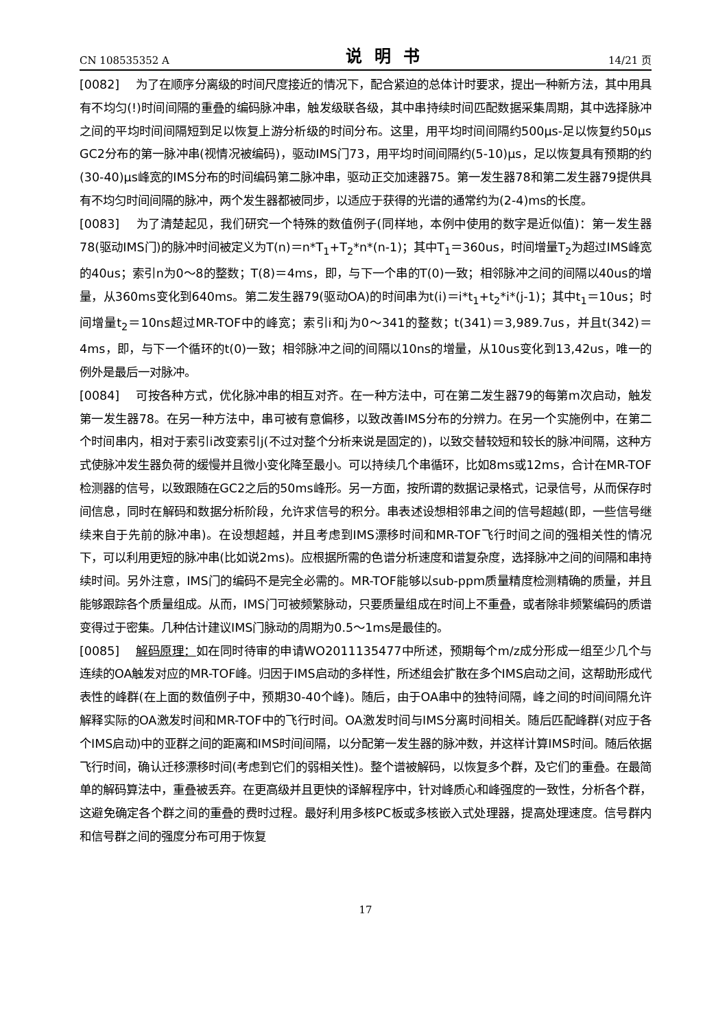CN 108535352 A 说明书 14/21 页
[0082] 为了在顺序分离级的时间尺度接近的情况下，配合紧迫的总体计时要求，提出一种新方法，其中用具有不均匀(!)时间间隔的重叠的编码脉冲串，触发级联各级，其中串持续时间匹配数据采集周期，其中选择脉冲之间的平均时间间隔短到足以恢复上游分析级的时间分布。这里，用平均时间间隔约500μs-足以恢复约50μs GC2分布的第一脉冲串(视情况被编码)，驱动IMS门73，用平均时间间隔约(5-10)μs，足以恢复具有预期的约(30-40)μs峰宽的IMS分布的时间编码第二脉冲串，驱动正交加速器75。第一发生器78和第二发生器79提供具有不均匀时间间隔的脉冲，两个发生器都被同步，以适应于获得的光谱的通常约为(2-4)ms的长度。
[0083] 为了清楚起见，我们研究一个特殊的数值例子(同样地，本例中使用的数字是近似值)：第一发生器78(驱动IMS门)的脉冲时间被定义为T(n)＝n*T<sub>1</sub>+T<sub>2</sub>*n*(n-1)；其中T<sub>1</sub>＝360us，时间增量T<sub>2</sub>为超过IMS峰宽的40us；索引n为0～8的整数；T(8)＝4ms，即，与下一个串的T(0)一致；相邻脉冲之间的间隔以40us的增量，从360ms变化到640ms。第二发生器79(驱动OA)的时间串为t(i)＝i*t<sub>1</sub>+t<sub>2</sub>*i*(j-1)；其中t<sub>1</sub>＝10us；时间增量t<sub>2</sub>＝10ns超过MR-TOF中的峰宽；索引i和j为0～341的整数；t(341)＝3,989.7us，并且t(342)＝4ms，即，与下一个循环的t(0)一致；相邻脉冲之间的间隔以10ns的增量，从10us变化到13,42us，唯一的例外是最后一对脉冲。
[0084] 可按各种方式，优化脉冲串的相互对齐。在一种方法中，可在第二发生器79的每第m次启动，触发第一发生器78。在另一种方法中，串可被有意偏移，以致改善IMS分布的分辨力。在另一个实施例中，在第二个时间串内，相对于索引i改变索引j(不过对整个分析来说是固定的)，以致交替较短和较长的脉冲间隔，这种方式使脉冲发生器负荷的缓慢并且微小变化降至最小。可以持续几个串循环，比如8ms或12ms，合计在MR-TOF检测器的信号，以致跟随在GC2之后的50ms峰形。另一方面，按所谓的数据记录格式，记录信号，从而保存时间信息，同时在解码和数据分析阶段，允许求信号的积分。串表述设想相邻串之间的信号超越(即，一些信号继续来自于先前的脉冲串)。在设想超越，并且考虑到IMS漂移时间和MR-TOF飞行时间之间的强相关性的情况下，可以利用更短的脉冲串(比如说2ms)。应根据所需的色谱分析速度和谱复杂度，选择脉冲之间的间隔和串持续时间。另外注意，IMS门的编码不是完全必需的。MR-TOF能够以sub-ppm质量精度检测精确的质量，并且能够跟踪各个质量组成。从而，IMS门可被频繁脉动，只要质量组成在时间上不重叠，或者除非频繁编码的质谱变得过于密集。几种估计建议IMS门脉动的周期为0.5～1ms是最佳的。
[0085] 解码原理：如在同时待审的申请WO2011135477中所述，预期每个m/z成分形成一组至少几个与连续的OA触发对应的MR-TOF峰。归因于IMS启动的多样性，所述组会扩散在多个IMS启动之间，这帮助形成代表性的峰群(在上面的数值例子中，预期30-40个峰)。随后，由于OA串中的独特间隔，峰之间的时间间隔允许解释实际的OA激发时间和MR-TOF中的飞行时间。OA激发时间与IMS分离时间相关。随后匹配峰群(对应于各个IMS启动)中的亚群之间的距离和IMS时间间隔，以分配第一发生器的脉冲数，并这样计算IMS时间。随后依据飞行时间，确认迁移漂移时间(考虑到它们的弱相关性)。整个谱被解码，以恢复多个群，及它们的重叠。在最简单的解码算法中，重叠被丢弃。在更高级并且更快的译解程序中，针对峰质心和峰强度的一致性，分析各个群，这避免确定各个群之间的重叠的费时过程。最好利用多核PC板或多核嵌入式处理器，提高处理速度。信号群内和信号群之间的强度分布可用于恢复
17